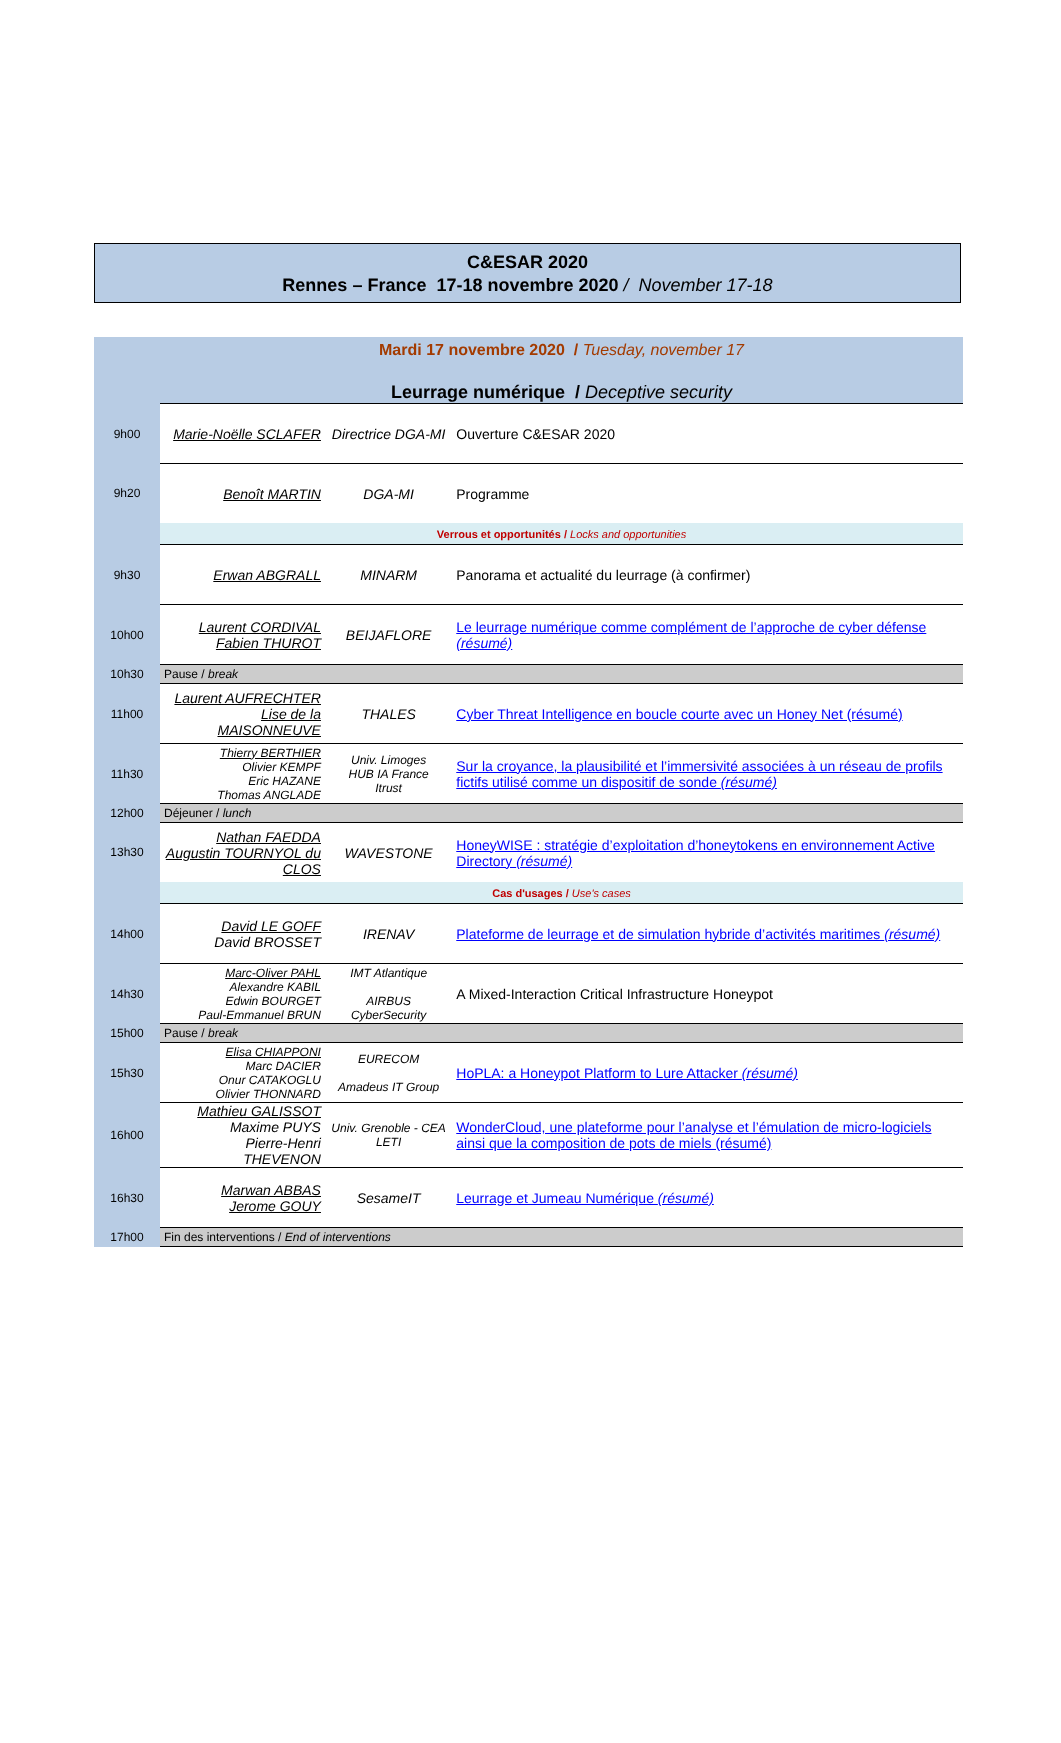C&ESAR 2020
Rennes – France 17-18 novembre 2020 / November 17-18
| | Mardi 17 novembre 2020 / Tuesday, november 17 | | |
| | Leurrage numérique / Deceptive security | | |
| 9h00 | Marie-Noëlle SCLAFER | Directrice DGA-MI | Ouverture C&ESAR 2020 |
| 9h20 | Benoît MARTIN | DGA-MI | Programme |
| | Verrous et opportunités / Locks and opportunities | | |
| 9h30 | Erwan ABGRALL | MINARM | Panorama et actualité du leurrage (à confirmer) |
| 10h00 | Laurent CORDIVAL Fabien THUROT | BEIJAFLORE | Le leurrage numérique comme complément de l’approche de cyber défense (résumé) |
| 10h30 | Pause / break | | |
| 11h00 | Laurent AUFRECHTER Lise de la MAISONNEUVE | THALES | Cyber Threat Intelligence en boucle courte avec un Honey Net (résumé) |
| 11h30 | Thierry BERTHIER Olivier KEMPF Eric HAZANE Thomas ANGLADE | Univ. Limoges HUB IA France Itrust | Sur la croyance, la plausibilité et l’immersivité associées à un réseau de profils fictifs utilisé comme un dispositif de sonde (résumé) |
| 12h00 | Déjeuner / lunch | | |
| 13h30 | Nathan FAEDDA Augustin TOURNYOL du CLOS | WAVESTONE | HoneyWISE : stratégie d’exploitation d’honeytokens en environnement Active Directory (résumé) |
| | Cas d'usages / Use's cases | | |
| 14h00 | David LE GOFF David BROSSET | IRENAV | Plateforme de leurrage et de simulation hybride d’activités maritimes (résumé) |
| 14h30 | Marc-Oliver PAHL Alexandre KABIL Edwin BOURGET Paul-Emmanuel BRUN | IMT Atlantique AIRBUS CyberSecurity | A Mixed-Interaction Critical Infrastructure Honeypot |
| 15h00 | Pause / break | | |
| 15h30 | Elisa CHIAPPONI Marc DACIER Onur CATAKOGLU Olivier THONNARD | EURECOM Amadeus IT Group | HoPLA: a Honeypot Platform to Lure Attacker (résumé) |
| 16h00 | Mathieu GALISSOT Maxime PUYS Pierre-Henri THEVENON | Univ. Grenoble - CEA LETI | WonderCloud, une plateforme pour l’analyse et l’émulation de micro-logiciels ainsi que la composition de pots de miels (résumé) |
| 16h30 | Marwan ABBAS Jerome GOUY | SesameIT | Leurrage et Jumeau Numérique (résumé) |
| 17h00 | Fin des interventions / End of interventions | | |